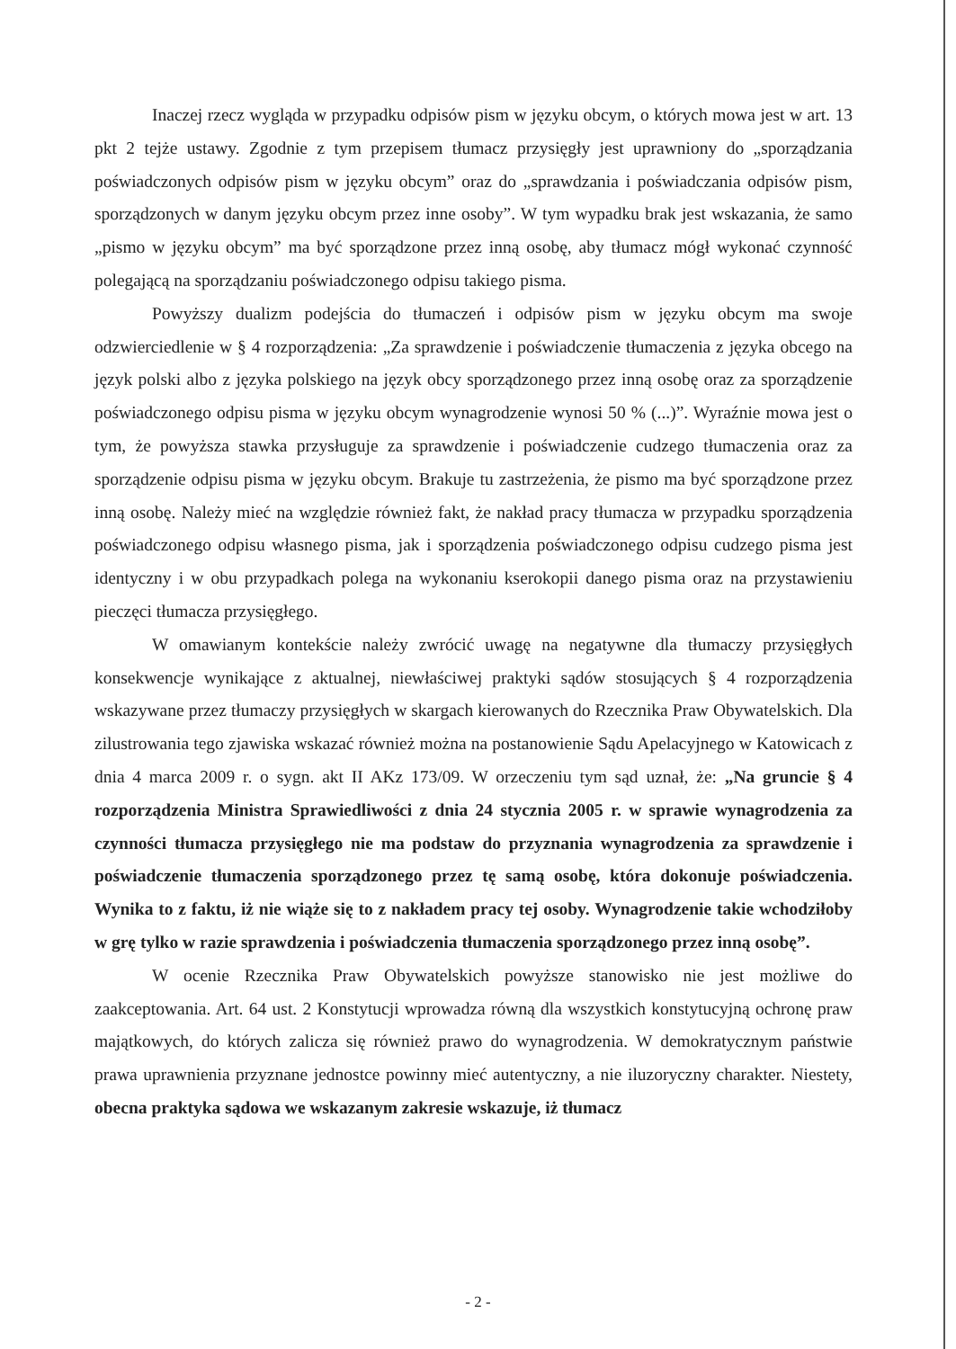Inaczej rzecz wygląda w przypadku odpisów pism w języku obcym, o których mowa jest w art. 13 pkt 2 tejże ustawy. Zgodnie z tym przepisem tłumacz przysięgły jest uprawniony do „sporządzania poświadczonych odpisów pism w języku obcym” oraz do „sprawdzania i poświadczania odpisów pism, sporządzonych w danym języku obcym przez inne osoby”. W tym wypadku brak jest wskazania, że samo „pismo w języku obcym” ma być sporządzone przez inną osobę, aby tłumacz mógł wykonać czynność polegającą na sporządzaniu poświadczonego odpisu takiego pisma.
Powyższy dualizm podejścia do tłumaczeń i odpisów pism w języku obcym ma swoje odzwierciedlenie w § 4 rozporządzenia: „Za sprawdzenie i poświadczenie tłumaczenia z języka obcego na język polski albo z języka polskiego na język obcy sporządzonego przez inną osobę oraz za sporządzenie poświadczonego odpisu pisma w języku obcym wynagrodzenie wynosi 50 % (...)”. Wyraźnie mowa jest o tym, że powyższa stawka przysługuje za sprawdzenie i poświadczenie cudzego tłumaczenia oraz za sporządzenie odpisu pisma w języku obcym. Brakuje tu zastrzeżenia, że pismo ma być sporządzone przez inną osobę. Należy mieć na względzie również fakt, że nakład pracy tłumacza w przypadku sporządzenia poświadczonego odpisu własnego pisma, jak i sporządzenia poświadczonego odpisu cudzego pisma jest identyczny i w obu przypadkach polega na wykonaniu kserokopii danego pisma oraz na przystawieniu pieczęci tłumacza przysięgłego.
W omawianym kontekście należy zwrócić uwagę na negatywne dla tłumaczy przysięgłych konsekwencje wynikające z aktualnej, niewłaściwej praktyki sądów stosujących § 4 rozporządzenia wskazywane przez tłumaczy przysięgłych w skargach kierowanych do Rzecznika Praw Obywatelskich. Dla zilustrowania tego zjawiska wskazać również można na postanowienie Sądu Apelacyjnego w Katowicach z dnia 4 marca 2009 r. o sygn. akt II AKz 173/09. W orzeczeniu tym sąd uznał, że: „Na gruncie § 4 rozporządzenia Ministra Sprawiedliwości z dnia 24 stycznia 2005 r. w sprawie wynagrodzenia za czynności tłumacza przysięgłego nie ma podstaw do przyznania wynagrodzenia za sprawdzenie i poświadczenie tłumaczenia sporządzonego przez tę samą osobę, która dokonuje poświadczenia. Wynika to z faktu, iż nie wiąże się to z nakładem pracy tej osoby. Wynagrodzenie takie wchodziłoby w grę tylko w razie sprawdzenia i poświadczenia tłumaczenia sporządzonego przez inną osobę”.
W ocenie Rzecznika Praw Obywatelskich powyższe stanowisko nie jest możliwe do zaakceptowania. Art. 64 ust. 2 Konstytucji wprowadza równą dla wszystkich konstytucyjną ochronę praw majątkowych, do których zalicza się również prawo do wynagrodzenia. W demokratycznym państwie prawa uprawnienia przyznane jednostce powinny mieć autentyczny, a nie iluzoryczny charakter. Niestety, obecna praktyka sądowa we wskazanym zakresie wskazuje, iż tłumacz
- 2 -